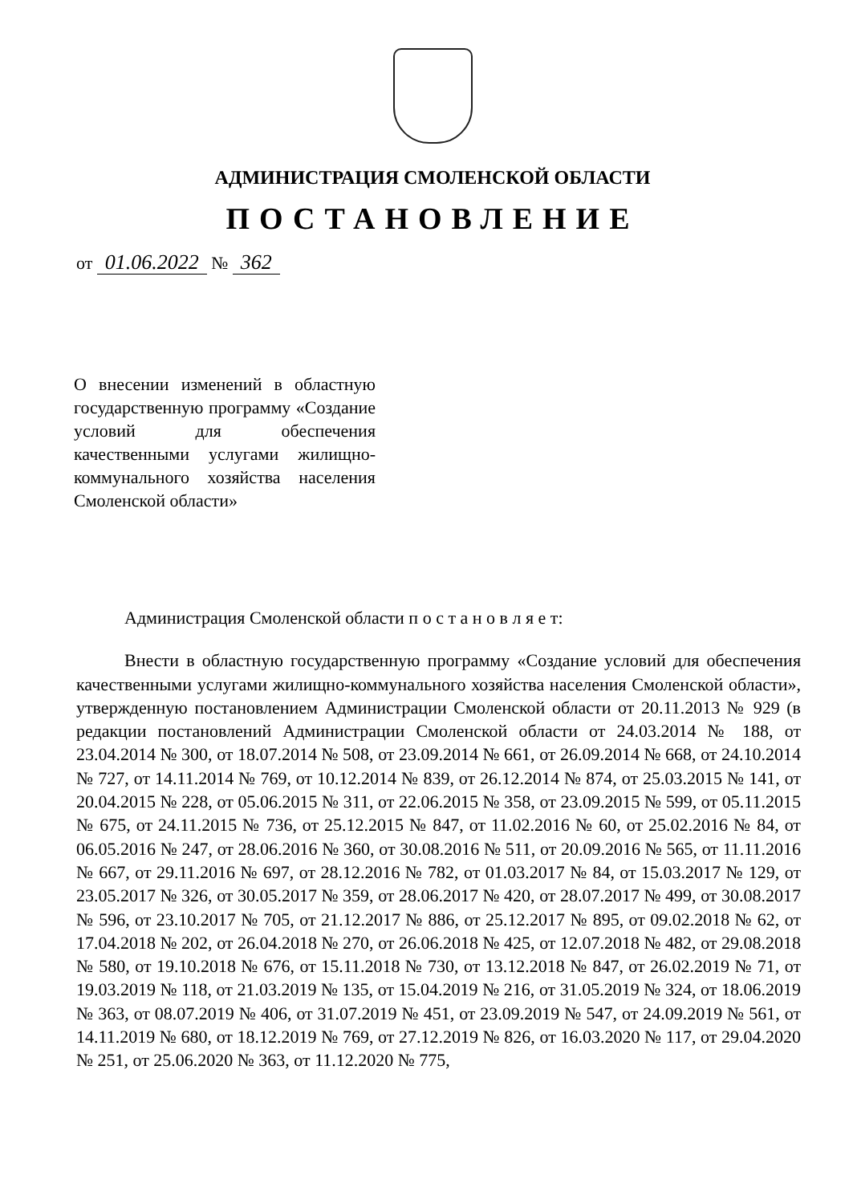АДМИНИСТРАЦИЯ СМОЛЕНСКОЙ ОБЛАСТИ
ПОСТАНОВЛЕНИЕ
от 01.06.2022 № 362
О внесении изменений в областную государственную программу «Создание условий для обеспечения качественными услугами жилищно-коммунального хозяйства населения Смоленской области»
Администрация Смоленской области п о с т а н о в л я е т:
Внести в областную государственную программу «Создание условий для обеспечения качественными услугами жилищно-коммунального хозяйства населения Смоленской области», утвержденную постановлением Администрации Смоленской области от 20.11.2013 № 929 (в редакции постановлений Администрации Смоленской области от 24.03.2014 № 188, от 23.04.2014 № 300, от 18.07.2014 № 508, от 23.09.2014 № 661, от 26.09.2014 № 668, от 24.10.2014 № 727, от 14.11.2014 № 769, от 10.12.2014 № 839, от 26.12.2014 № 874, от 25.03.2015 № 141, от 20.04.2015 № 228, от 05.06.2015 № 311, от 22.06.2015 № 358, от 23.09.2015 № 599, от 05.11.2015 № 675, от 24.11.2015 № 736, от 25.12.2015 № 847, от 11.02.2016 № 60, от 25.02.2016 № 84, от 06.05.2016 № 247, от 28.06.2016 № 360, от 30.08.2016 № 511, от 20.09.2016 № 565, от 11.11.2016 № 667, от 29.11.2016 № 697, от 28.12.2016 № 782, от 01.03.2017 № 84, от 15.03.2017 № 129, от 23.05.2017 № 326, от 30.05.2017 № 359, от 28.06.2017 № 420, от 28.07.2017 № 499, от 30.08.2017 № 596, от 23.10.2017 № 705, от 21.12.2017 № 886, от 25.12.2017 № 895, от 09.02.2018 № 62, от 17.04.2018 № 202, от 26.04.2018 № 270, от 26.06.2018 № 425, от 12.07.2018 № 482, от 29.08.2018 № 580, от 19.10.2018 № 676, от 15.11.2018 № 730, от 13.12.2018 № 847, от 26.02.2019 № 71, от 19.03.2019 № 118, от 21.03.2019 № 135, от 15.04.2019 № 216, от 31.05.2019 № 324, от 18.06.2019 № 363, от 08.07.2019 № 406, от 31.07.2019 № 451, от 23.09.2019 № 547, от 24.09.2019 № 561, от 14.11.2019 № 680, от 18.12.2019 № 769, от 27.12.2019 № 826, от 16.03.2020 № 117, от 29.04.2020 № 251, от 25.06.2020 № 363, от 11.12.2020 № 775,